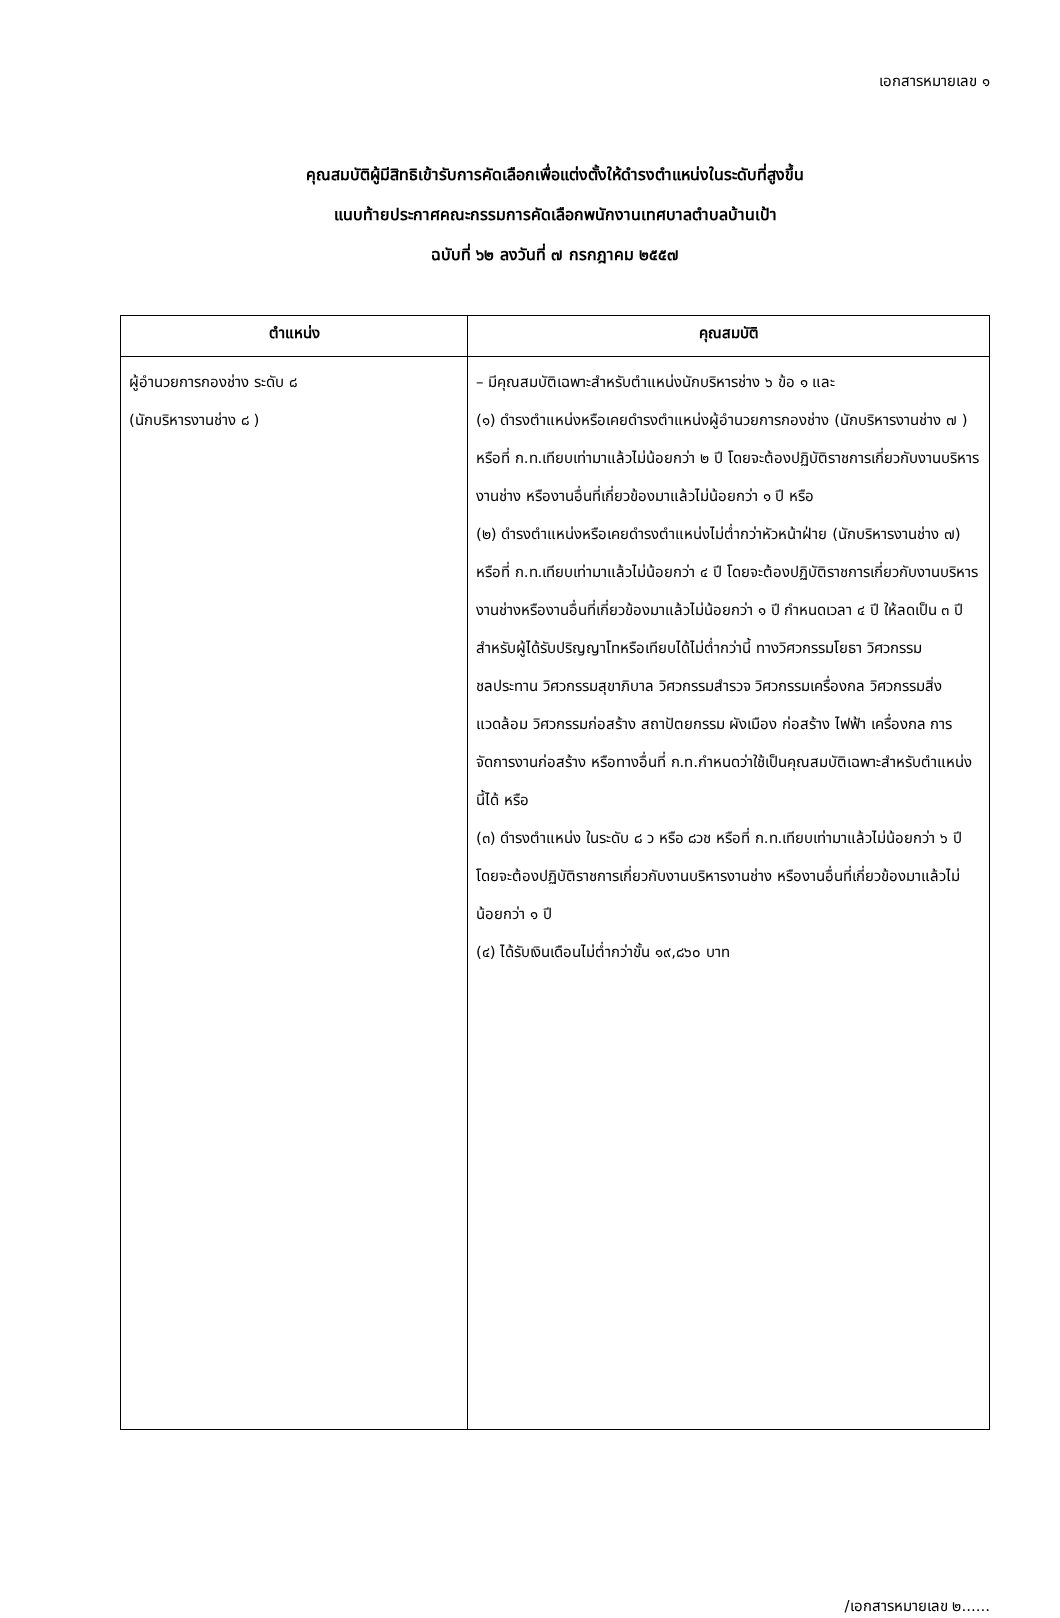เอกสารหมายเลข ๑
คุณสมบัติผู้มีสิทธิเข้ารับการคัดเลือกเพื่อแต่งตั้งให้ดำรงตำแหน่งในระดับที่สูงขึ้น
แนบท้ายประกาศคณะกรรมการคัดเลือกพนักงานเทศบาลตำบลบ้านเป้า
ฉบับที่ ๖๒ ลงวันที่ ๗ กรกฎาคม ๒๕๕๗
| ตำแหน่ง | คุณสมบัติ |
| --- | --- |
| ผู้อำนวยการกองช่าง ระดับ ๘ (นักบริหารงานช่าง ๘ ) | – มีคุณสมบัติเฉพาะสำหรับตำแหน่งนักบริหารช่าง ๖ ข้อ ๑ และ (๑) ดำรงตำแหน่งหรือเคยดำรงตำแหน่งผู้อำนวยการกองช่าง (นักบริหารงานช่าง ๗ ) หรือที่ ก.ท.เทียบเท่ามาแล้วไม่น้อยกว่า ๒ ปี โดยจะต้องปฏิบัติราชการเกี่ยวกับงานบริหารงานช่าง หรืองานอื่นที่เกี่ยวข้องมาแล้วไม่น้อยกว่า ๑ ปี หรือ (๒) ดำรงตำแหน่งหรือเคยดำรงตำแหน่งไม่ต่ำกว่าหัวหน้าฝ่าย (นักบริหารงานช่าง ๗) หรือที่ ก.ท.เทียบเท่ามาแล้วไม่น้อยกว่า ๔ ปี โดยจะต้องปฏิบัติราชการเกี่ยวกับงานบริหารงานช่างหรืองานอื่นที่เกี่ยวข้องมาแล้วไม่น้อยกว่า ๑ ปี กำหนดเวลา ๔ ปี ให้ลดเป็น ๓ ปี สำหรับผู้ได้รับปริญญาโทหรือเทียบได้ไม่ต่ำกว่านี้ ทางวิศวกรรมโยธา วิศวกรรมชลประทาน วิศวกรรมสุขาภิบาล วิศวกรรมสำรวจ วิศวกรรมเครื่องกล วิศวกรรมสิ่งแวดล้อม วิศวกรรมก่อสร้าง สถาปัตยกรรม ผังเมือง ก่อสร้าง ไฟฟ้า เครื่องกล การจัดการงานก่อสร้าง หรือทางอื่นที่ ก.ท.กำหนดว่าใช้เป็นคุณสมบัติเฉพาะสำหรับตำแหน่งนี้ได้ หรือ (๓) ดำรงตำแหน่ง ในระดับ ๘ ว หรือ ๘วช หรือที่ ก.ท.เทียบเท่ามาแล้วไม่น้อยกว่า ๖ ปี โดยจะต้องปฏิบัติราชการเกี่ยวกับงานบริหารงานช่าง หรืองานอื่นที่เกี่ยวข้องมาแล้วไม่น้อยกว่า ๑ ปี (๔) ได้รับเงินเดือนไม่ต่ำกว่าขั้น ๑๙,๘๖๐ บาท |
/เอกสารหมายเลข ๒......